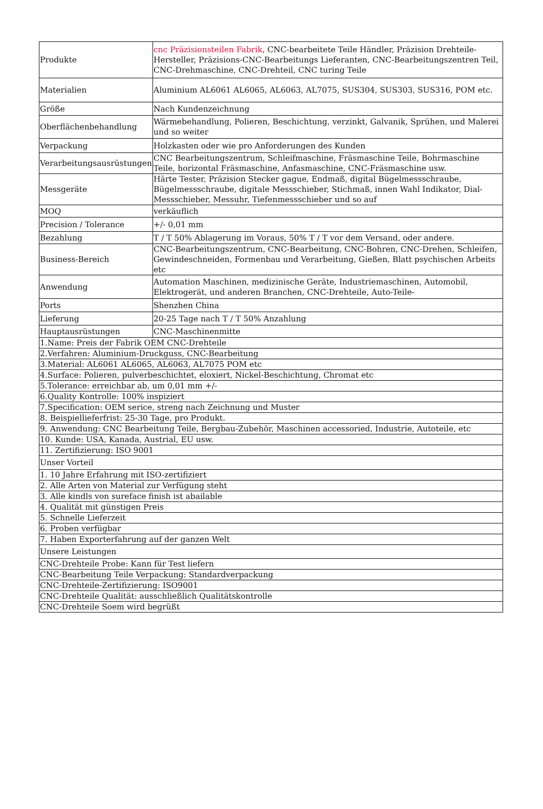| Produkte | cnc Präzisionsteilen Fabrik , CNC-bearbeitete Teile Händler, Präzision Drehteile-Hersteller, Präzisions-CNC-Bearbeitungs Lieferanten, CNC-Bearbeitungszentren Teil, CNC-Drehmaschine, CNC-Drehteil, CNC turing Teile |
| Materialien | Aluminium AL6061 AL6065, AL6063, AL7075, SUS304, SUS303, SUS316, POM etc. |
| Größe | Nach Kundenzeichnung |
| Oberflächenbehandlung | Wärmebehandlung, Polieren, Beschichtung, verzinkt, Galvanik, Sprühen, und Malerei und so weiter |
| Verpackung | Holzkasten oder wie pro Anforderungen des Kunden |
| Verarbeitungsausrüstungen | CNC Bearbeitungszentrum, Schleifmaschine, Fräsmaschine Teile, Bohrmaschine Teile, horizontal Fräsmaschine, Anfasmaschine, CNC-Fräsmaschine usw. |
| Messgeräte | Härte Tester, Präzision Stecker gague, Endmaß, digital Bügelmessschraube, Bügelmessschraube, digitale Messschieber, Stichmaß, innen Wahl Indikator, Dial-Messschieber, Messuhr, Tiefenmessschieber und so auf |
| MOQ | verkäuflich |
| Precision / Tolerance | +/- 0,01 mm |
| Bezahlung | T / T 50% Ablagerung im Voraus, 50% T / T vor dem Versand, oder andere. |
| Business-Bereich | CNC-Bearbeitungszentrum, CNC-Bearbeitung, CNC-Bohren, CNC-Drehen, Schleifen, Gewindeschneiden, Formenbau und Verarbeitung, Gießen, Blatt psychischen Arbeits etc |
| Anwendung | Automation Maschinen, medizinische Geräte, Industriemaschinen, Automobil, Elektrogerät, und anderen Branchen, CNC-Drehteile, Auto-Teile- |
| Ports | Shenzhen China |
| Lieferung | 20-25 Tage nach T / T 50% Anzahlung |
| Hauptausrüstungen | CNC-Maschinenmitte |
| 1.Name: Preis der Fabrik OEM CNC-Drehteile | |
| 2.Verfahren: Aluminium-Druckguss, CNC-Bearbeitung | |
| 3.Material: AL6061 AL6065, AL6063, AL7075 POM etc | |
| 4.Surface: Polieren, pulverbeschichtet, eloxiert, Nickel-Beschichtung, Chromat etc | |
| 5.Tolerance: erreichbar ab, um 0,01 mm +/- | |
| 6.Quality Kontrolle: 100% inspiziert | |
| 7.Specification: OEM serice, streng nach Zeichnung und Muster | |
| 8. Beispiellieferfrist: 25-30 Tage, pro Produkt. | |
| 9. Anwendung: CNC Bearbeitung Teile, Bergbau-Zubehör, Maschinen accessoried, Industrie, Autoteile, etc | |
| 10. Kunde: USA, Kanada, Austrial, EU usw. | |
| 11. Zertifizierung: ISO 9001 | |
| Unser Vorteil | |
| 1. 10 Jahre Erfahrung mit ISO-zertifiziert | |
| 2. Alle Arten von Material zur Verfügung steht | |
| 3. Alle kindls von sureface finish ist abailable | |
| 4. Qualität mit günstigen Preis | |
| 5. Schnelle Lieferzeit | |
| 6. Proben verfügbar | |
| 7. Haben Exporterfahrung auf der ganzen Welt | |
| Unsere Leistungen | |
| CNC-Drehteile Probe: Kann für Test liefern | |
| CNC-Bearbeitung Teile Verpackung: Standardverpackung | |
| CNC-Drehteile-Zertifizierung: ISO9001 | |
| CNC-Drehteile Qualität: ausschließlich Qualitätskontrolle | |
| CNC-Drehteile Soem wird begrüßt | |